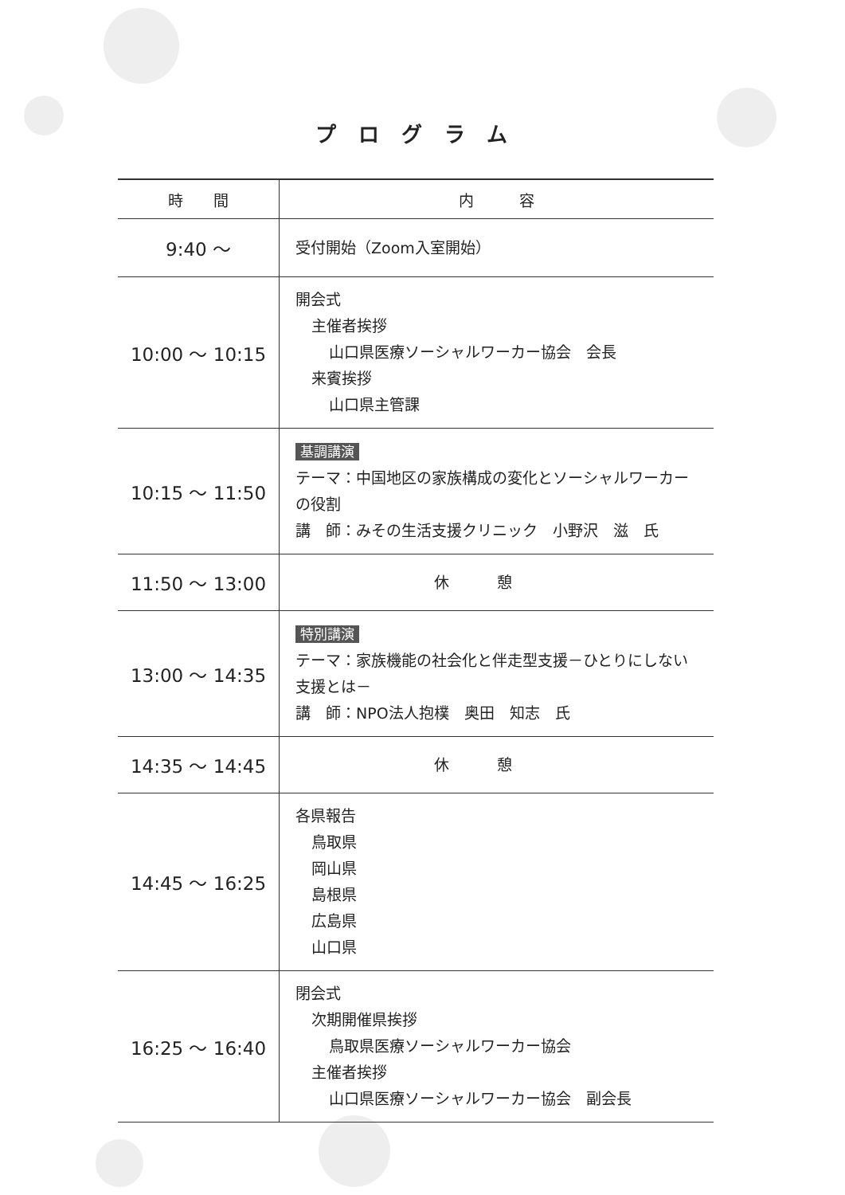プログラム
| 時 間 | 内 容 |
| --- | --- |
| 9:40 ～ | 受付開始（Zoom入室開始） |
| 10:00 ～ 10:15 | 開会式 主催者挨拶 山口県医療ソーシャルワーカー協会 会長 来賓挨拶 山口県主管課 |
| 10:15 ～ 11:50 | 基調講演 テーマ：中国地区の家族構成の変化とソーシャルワーカーの役割 講 師：みその生活支援クリニック 小野沢 滋 氏 |
| 11:50 ～ 13:00 | 休憩 |
| 13:00 ～ 14:35 | 特別講演 テーマ：家族機能の社会化と伴走型支援－ひとりにしない支援とは－ 講 師：NPO法人抱樸 奥田 知志 氏 |
| 14:35 ～ 14:45 | 休憩 |
| 14:45 ～ 16:25 | 各県報告 鳥取県 岡山県 島根県 広島県 山口県 |
| 16:25 ～ 16:40 | 閉会式 次期開催県挨拶 鳥取県医療ソーシャルワーカー協会 主催者挨拶 山口県医療ソーシャルワーカー協会 副会長 |